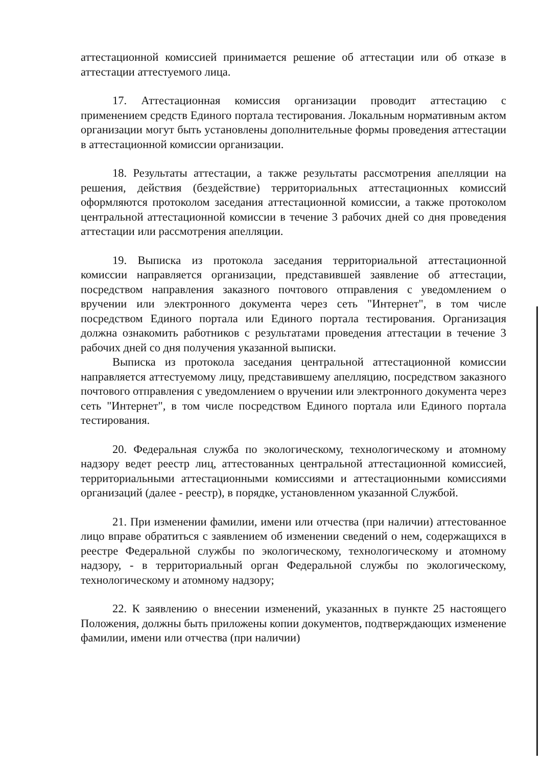аттестационной комиссией принимается решение об аттестации или об отказе в аттестации аттестуемого лица.
17. Аттестационная комиссия организации проводит аттестацию с применением средств Единого портала тестирования. Локальным нормативным актом организации могут быть установлены дополнительные формы проведения аттестации в аттестационной комиссии организации.
18. Результаты аттестации, а также результаты рассмотрения апелляции на решения, действия (бездействие) территориальных аттестационных комиссий оформляются протоколом заседания аттестационной комиссии, а также протоколом центральной аттестационной комиссии в течение 3 рабочих дней со дня проведения аттестации или рассмотрения апелляции.
19. Выписка из протокола заседания территориальной аттестационной комиссии направляется организации, представившей заявление об аттестации, посредством направления заказного почтового отправления с уведомлением о вручении или электронного документа через сеть "Интернет", в том числе посредством Единого портала или Единого портала тестирования. Организация должна ознакомить работников с результатами проведения аттестации в течение 3 рабочих дней со дня получения указанной выписки.
Выписка из протокола заседания центральной аттестационной комиссии направляется аттестуемому лицу, представившему апелляцию, посредством заказного почтового отправления с уведомлением о вручении или электронного документа через сеть "Интернет", в том числе посредством Единого портала или Единого портала тестирования.
20. Федеральная служба по экологическому, технологическому и атомному надзору ведет реестр лиц, аттестованных центральной аттестационной комиссией, территориальными аттестационными комиссиями и аттестационными комиссиями организаций (далее - реестр), в порядке, установленном указанной Службой.
21. При изменении фамилии, имени или отчества (при наличии) аттестованное лицо вправе обратиться с заявлением об изменении сведений о нем, содержащихся в реестре Федеральной службы по экологическому, технологическому и атомному надзору, - в территориальный орган Федеральной службы по экологическому, технологическому и атомному надзору;
22. К заявлению о внесении изменений, указанных в пункте 25 настоящего Положения, должны быть приложены копии документов, подтверждающих изменение фамилии, имени или отчества (при наличии)